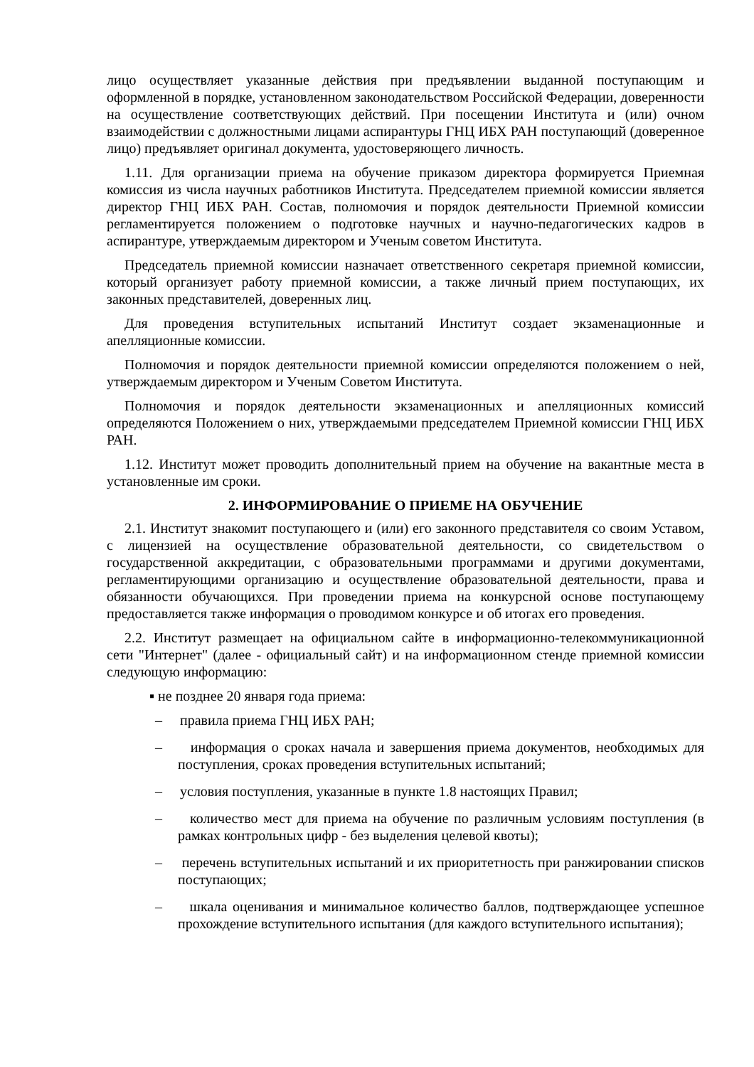лицо осуществляет указанные действия при предъявлении выданной поступающим и оформленной в порядке, установленном законодательством Российской Федерации, доверенности на осуществление соответствующих действий. При посещении Института и (или) очном взаимодействии с должностными лицами аспирантуры ГНЦ ИБХ РАН поступающий (доверенное лицо) предъявляет оригинал документа, удостоверяющего личность.
1.11. Для организации приема на обучение приказом директора формируется Приемная комиссия из числа научных работников Института. Председателем приемной комиссии является директор ГНЦ ИБХ РАН. Состав, полномочия и порядок деятельности Приемной комиссии регламентируется положением о подготовке научных и научно-педагогических кадров в аспирантуре, утверждаемым директором и Ученым советом Института.
Председатель приемной комиссии назначает ответственного секретаря приемной комиссии, который организует работу приемной комиссии, а также личный прием поступающих, их законных представителей, доверенных лиц.
Для проведения вступительных испытаний Институт создает экзаменационные и апелляционные комиссии.
Полномочия и порядок деятельности приемной комиссии определяются положением о ней, утверждаемым директором и Ученым Советом Института.
Полномочия и порядок деятельности экзаменационных и апелляционных комиссий определяются Положением о них, утверждаемыми председателем Приемной комиссии ГНЦ ИБХ РАН.
1.12. Институт может проводить дополнительный прием на обучение на вакантные места в установленные им сроки.
2. ИНФОРМИРОВАНИЕ О ПРИЕМЕ НА ОБУЧЕНИЕ
2.1. Институт знакомит поступающего и (или) его законного представителя со своим Уставом, с лицензией на осуществление образовательной деятельности, со свидетельством о государственной аккредитации, с образовательными программами и другими документами, регламентирующими организацию и осуществление образовательной деятельности, права и обязанности обучающихся. При проведении приема на конкурсной основе поступающему предоставляется также информация о проводимом конкурсе и об итогах его проведения.
2.2. Институт размещает на официальном сайте в информационно-телекоммуникационной сети "Интернет" (далее - официальный сайт) и на информационном стенде приемной комиссии следующую информацию:
▪ не позднее 20 января года приема:
– правила приема ГНЦ ИБХ РАН;
– информация о сроках начала и завершения приема документов, необходимых для поступления, сроках проведения вступительных испытаний;
– условия поступления, указанные в пункте 1.8 настоящих Правил;
– количество мест для приема на обучение по различным условиям поступления (в рамках контрольных цифр - без выделения целевой квоты);
– перечень вступительных испытаний и их приоритетность при ранжировании списков поступающих;
– шкала оценивания и минимальное количество баллов, подтверждающее успешное прохождение вступительного испытания (для каждого вступительного испытания);